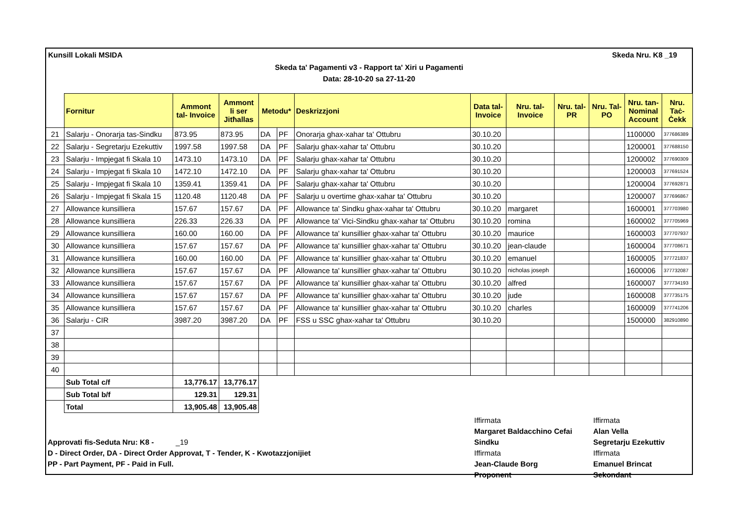Kunsill Lokali MSIDA Skeda Nru. K8 _19
Skeda ta' Pagamenti v3 - Rapport ta' Xiri u Pagamenti
Data: 28-10-20 sa 27-11-20
| | Fornitur | Ammont tal- Invoice | Ammont li ser Jitħallas | Metodu* | | Deskrizzjoni | Data tal- Invoice | Nru. tal- Invoice | Nru. tal- PR | Nru. Tal- PO | Nru. tan- Nominal Account | Nru. Taċ- Ċekk |
| --- | --- | --- | --- | --- | --- | --- | --- | --- | --- | --- | --- | --- |
| 21 | Salarju - Onorarja tas-Sindku | 873.95 | 873.95 | DA | PF | Onorarja ghax-xahar ta' Ottubru | 30.10.20 | | | | 1100000 | 377686389 |
| 22 | Salarju - Segretarju Ezekuttiv | 1997.58 | 1997.58 | DA | PF | Salarju ghax-xahar ta' Ottubru | 30.10.20 | | | | 1200001 | 377688150 |
| 23 | Salarju - Impjegat fi Skala 10 | 1473.10 | 1473.10 | DA | PF | Salarju ghax-xahar ta' Ottubru | 30.10.20 | | | | 1200002 | 377690309 |
| 24 | Salarju - Impjegat fi Skala 10 | 1472.10 | 1472.10 | DA | PF | Salarju ghax-xahar ta' Ottubru | 30.10.20 | | | | 1200003 | 377691524 |
| 25 | Salarju - Impjegat fi Skala 10 | 1359.41 | 1359.41 | DA | PF | Salarju ghax-xahar ta' Ottubru | 30.10.20 | | | | 1200004 | 377692871 |
| 26 | Salarju - Impjegat fi Skala 15 | 1120.48 | 1120.48 | DA | PF | Salarju u overtime ghax-xahar ta' Ottubru | 30.10.20 | | | | 1200007 | 377696867 |
| 27 | Allowance kunsilliera | 157.67 | 157.67 | DA | PF | Allowance ta' Sindku ghax-xahar ta' Ottubru | 30.10.20 | margaret | | | 1600001 | 377703980 |
| 28 | Allowance kunsilliera | 226.33 | 226.33 | DA | PF | Allowance ta' Vici-Sindku ghax-xahar ta' Ottubru | 30.10.20 | romina | | | 1600002 | 377705969 |
| 29 | Allowance kunsilliera | 160.00 | 160.00 | DA | PF | Allowance ta' kunsillier ghax-xahar ta' Ottubru | 30.10.20 | maurice | | | 1600003 | 377707937 |
| 30 | Allowance kunsilliera | 157.67 | 157.67 | DA | PF | Allowance ta' kunsillier ghax-xahar ta' Ottubru | 30.10.20 | jean-claude | | | 1600004 | 377708671 |
| 31 | Allowance kunsilliera | 160.00 | 160.00 | DA | PF | Allowance ta' kunsillier ghax-xahar ta' Ottubru | 30.10.20 | emanuel | | | 1600005 | 377721837 |
| 32 | Allowance kunsilliera | 157.67 | 157.67 | DA | PF | Allowance ta' kunsillier ghax-xahar ta' Ottubru | 30.10.20 | nicholas joseph | | | 1600006 | 377732087 |
| 33 | Allowance kunsilliera | 157.67 | 157.67 | DA | PF | Allowance ta' kunsillier ghax-xahar ta' Ottubru | 30.10.20 | alfred | | | 1600007 | 377734193 |
| 34 | Allowance kunsilliera | 157.67 | 157.67 | DA | PF | Allowance ta' kunsillier ghax-xahar ta' Ottubru | 30.10.20 | jude | | | 1600008 | 377735175 |
| 35 | Allowance kunsilliera | 157.67 | 157.67 | DA | PF | Allowance ta' kunsillier ghax-xahar ta' Ottubru | 30.10.20 | charles | | | 1600009 | 377741206 |
| 36 | Salarju - CIR | 3987.20 | 3987.20 | DA | PF | FSS u SSC ghax-xahar ta' Ottubru | 30.10.20 | | | | 1500000 | 382910890 |
| 37 | | | | | | | | | | | | |
| 38 | | | | | | | | | | | | |
| 39 | | | | | | | | | | | | |
| 40 | | | | | | | | | | | | |
| | Sub Total c/f | 13,776.17 | 13,776.17 | | | | | | | | | |
| | Sub Total b/f | 129.31 | 129.31 | | | | | | | | | |
| | Total | 13,905.48 | 13,905.48 | | | | | | | | | |
Approvati fis-Seduta Nru: K8 - _19
D - Direct Order, DA - Direct Order Approvat, T - Tender, K - Kwotazzjonijiet
PP - Part Payment, PF - Paid in Full.
Iffirmata Iffirmata Margaret Baldacchino Cefai Alan Vella Sindku Segretarju Ezekuttiv Iffirmata Iffirmata Jean-Claude Borg Emanuel Brincat Proponent Sekondant